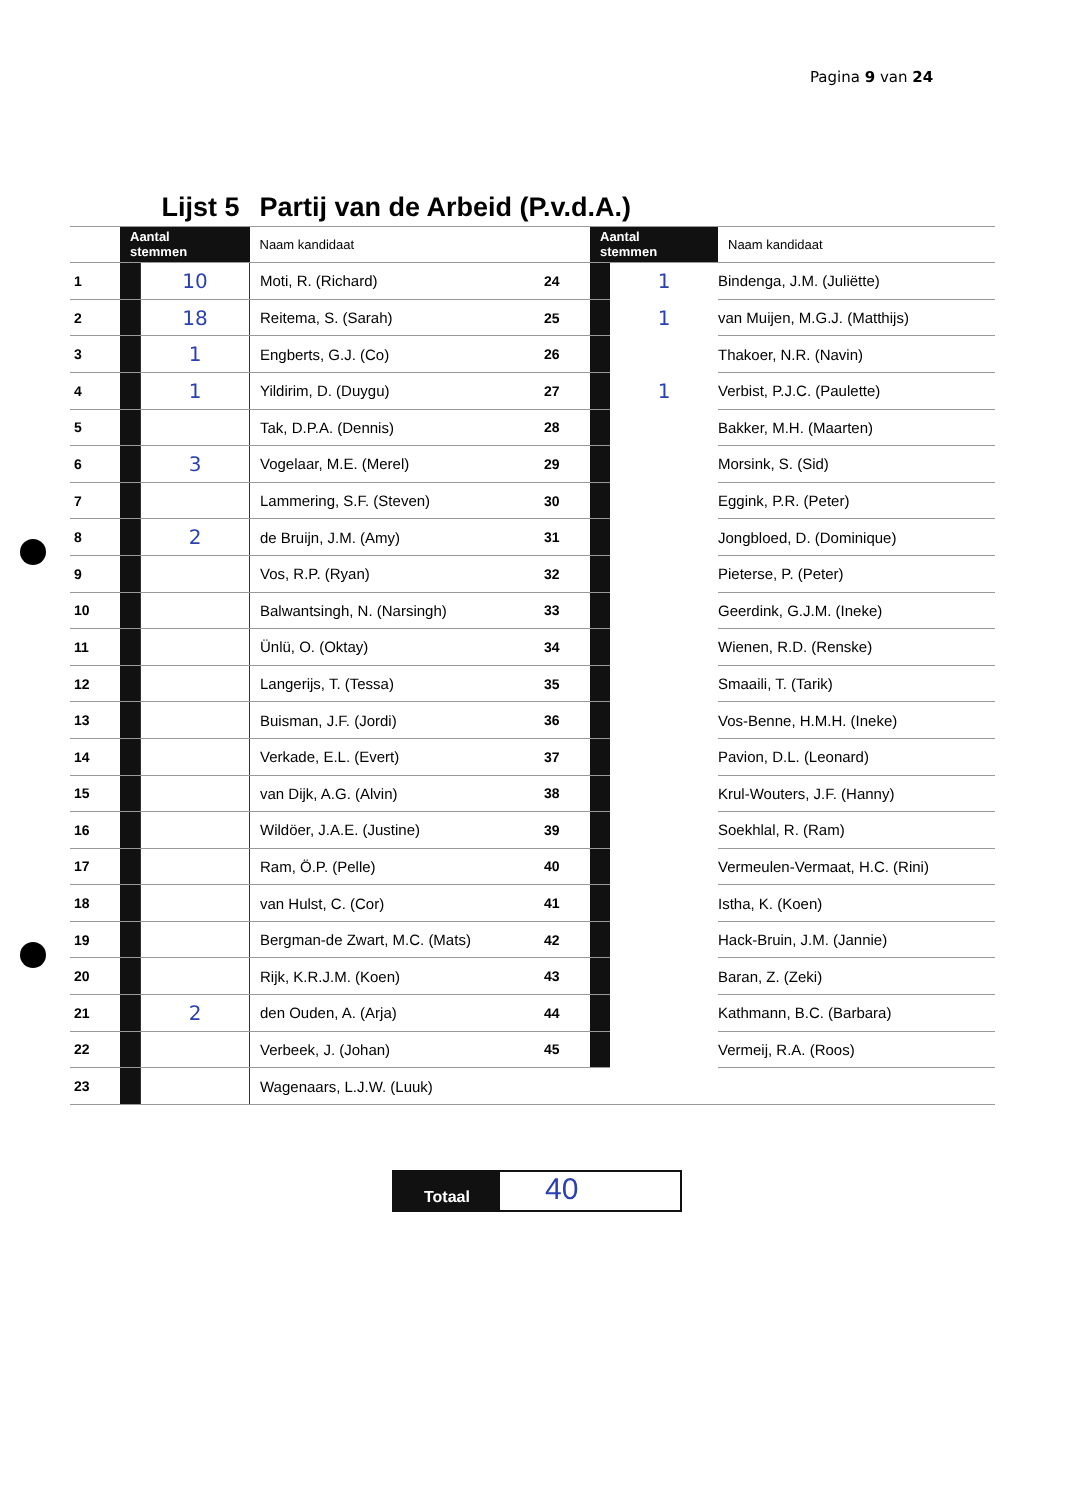Pagina 9 van 24
| Lijst 5 | | | Partij van de Arbeid (P.v.d.A.) | | | | |
| | Aantal stemmen | | Naam kandidaat | | Aantal stemmen | | Naam kandidaat |
| 1 | | 10 | Moti, R. (Richard) | 24 | | 1 | Bindenga, J.M. (Juliëtte) |
| 2 | | 18 | Reitema, S. (Sarah) | 25 | | 1 | van Muijen, M.G.J. (Matthijs) |
| 3 | | 1 | Engberts, G.J. (Co) | 26 | | | Thakoer, N.R. (Navin) |
| 4 | | 1 | Yildirim, D. (Duygu) | 27 | | 1 | Verbist, P.J.C. (Paulette) |
| 5 | | | Tak, D.P.A. (Dennis) | 28 | | | Bakker, M.H. (Maarten) |
| 6 | | 3 | Vogelaar, M.E. (Merel) | 29 | | | Morsink, S. (Sid) |
| 7 | | | Lammering, S.F. (Steven) | 30 | | | Eggink, P.R. (Peter) |
| 8 | | 2 | de Bruijn, J.M. (Amy) | 31 | | | Jongbloed, D. (Dominique) |
| 9 | | | Vos, R.P. (Ryan) | 32 | | | Pieterse, P. (Peter) |
| 10 | | | Balwantsingh, N. (Narsingh) | 33 | | | Geerdink, G.J.M. (Ineke) |
| 11 | | | Ünlü, O. (Oktay) | 34 | | | Wienen, R.D. (Renske) |
| 12 | | | Langerijs, T. (Tessa) | 35 | | | Smaaili, T. (Tarik) |
| 13 | | | Buisman, J.F. (Jordi) | 36 | | | Vos-Benne, H.M.H. (Ineke) |
| 14 | | | Verkade, E.L. (Evert) | 37 | | | Pavion, D.L. (Leonard) |
| 15 | | | van Dijk, A.G. (Alvin) | 38 | | | Krul-Wouters, J.F. (Hanny) |
| 16 | | | Wildöer, J.A.E. (Justine) | 39 | | | Soekhlal, R. (Ram) |
| 17 | | | Ram, Ö.P. (Pelle) | 40 | | | Vermeulen-Vermaat, H.C. (Rini) |
| 18 | | | van Hulst, C. (Cor) | 41 | | | Istha, K. (Koen) |
| 19 | | | Bergman-de Zwart, M.C. (Mats) | 42 | | | Hack-Bruin, J.M. (Jannie) |
| 20 | | | Rijk, K.R.J.M. (Koen) | 43 | | | Baran, Z. (Zeki) |
| 21 | | 2 | den Ouden, A. (Arja) | 44 | | | Kathmann, B.C. (Barbara) |
| 22 | | | Verbeek, J. (Johan) | 45 | | | Vermeij, R.A. (Roos) |
| 23 | | | Wagenaars, L.J.W. (Luuk) | | | | |
Totaal
40